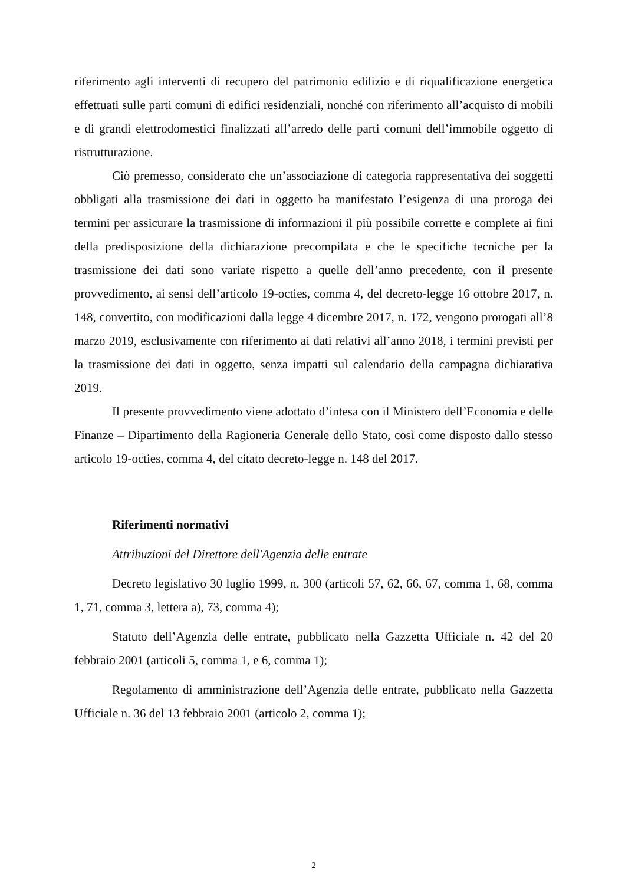riferimento agli interventi di recupero del patrimonio edilizio e di riqualificazione energetica effettuati sulle parti comuni di edifici residenziali, nonché con riferimento all’acquisto di mobili e di grandi elettrodomestici finalizzati all’arredo delle parti comuni dell’immobile oggetto di ristrutturazione.
Ciò premesso, considerato che un’associazione di categoria rappresentativa dei soggetti obbligati alla trasmissione dei dati in oggetto ha manifestato l’esigenza di una proroga dei termini per assicurare la trasmissione di informazioni il più possibile corrette e complete ai fini della predisposizione della dichiarazione precompilata e che le specifiche tecniche per la trasmissione dei dati sono variate rispetto a quelle dell’anno precedente, con il presente provvedimento, ai sensi dell’articolo 19-octies, comma 4, del decreto-legge 16 ottobre 2017, n. 148, convertito, con modificazioni dalla legge 4 dicembre 2017, n. 172, vengono prorogati all’8 marzo 2019, esclusivamente con riferimento ai dati relativi all’anno 2018, i termini previsti per la trasmissione dei dati in oggetto, senza impatti sul calendario della campagna dichiarativa 2019.
Il presente provvedimento viene adottato d’intesa con il Ministero dell’Economia e delle Finanze – Dipartimento della Ragioneria Generale dello Stato, così come disposto dallo stesso articolo 19-octies, comma 4, del citato decreto-legge n. 148 del 2017.
Riferimenti normativi
Attribuzioni del Direttore dell'Agenzia delle entrate
Decreto legislativo 30 luglio 1999, n. 300 (articoli 57, 62, 66, 67, comma 1, 68, comma 1, 71, comma 3, lettera a), 73, comma 4);
Statuto dell’Agenzia delle entrate, pubblicato nella Gazzetta Ufficiale n. 42 del 20 febbraio 2001 (articoli 5, comma 1, e 6, comma 1);
Regolamento di amministrazione dell’Agenzia delle entrate, pubblicato nella Gazzetta Ufficiale n. 36 del 13 febbraio 2001 (articolo 2, comma 1);
2